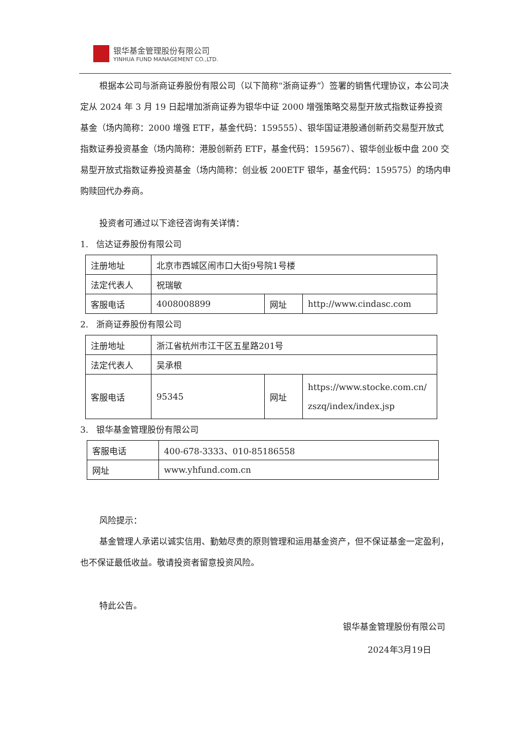银华基金管理股份有限公司
YINHUA FUND MANAGEMENT CO.,LTD.
根据本公司与浙商证券股份有限公司（以下简称“浙商证券”）签署的销售代理协议，本公司决定从 2024 年 3 月 19 日起增加浙商证券为银华中证 2000 增强策略交易型开放式指数证券投资基金（场内简称：2000 增强 ETF，基金代码：159555）、银华国证港股通创新药交易型开放式指数证券投资基金（场内简称：港股创新药 ETF，基金代码：159567）、银华创业板中盘 200 交易型开放式指数证券投资基金（场内简称：创业板 200ETF 银华，基金代码：159575）的场内申购赎回代办券商。
投资者可通过以下途径咨询有关详情：
1. 信达证券股份有限公司
| 注册地址 | 北京市西城区闹市口大街9号院1号楼 | | |
| 法定代表人 | 祝瑞敏 | | |
| 客服电话 | 4008008899 | 网址 | http://www.cindasc.com |
2. 浙商证券股份有限公司
| 注册地址 | 浙江省杭州市江干区五星路201号 | | |
| 法定代表人 | 吴承根 | | |
| 客服电话 | 95345 | 网址 | https://www.stocke.com.cn/ zszq/index/index.jsp |
3. 银华基金管理股份有限公司
| 客服电话 | 400-678-3333、010-85186558 |
| 网址 | www.yhfund.com.cn |
风险提示：
基金管理人承诺以诚实信用、勤勉尽责的原则管理和运用基金资产，但不保证基金一定盈利，也不保证最低收益。敬请投资者留意投资风险。
特此公告。
银华基金管理股份有限公司
2024年3月19日